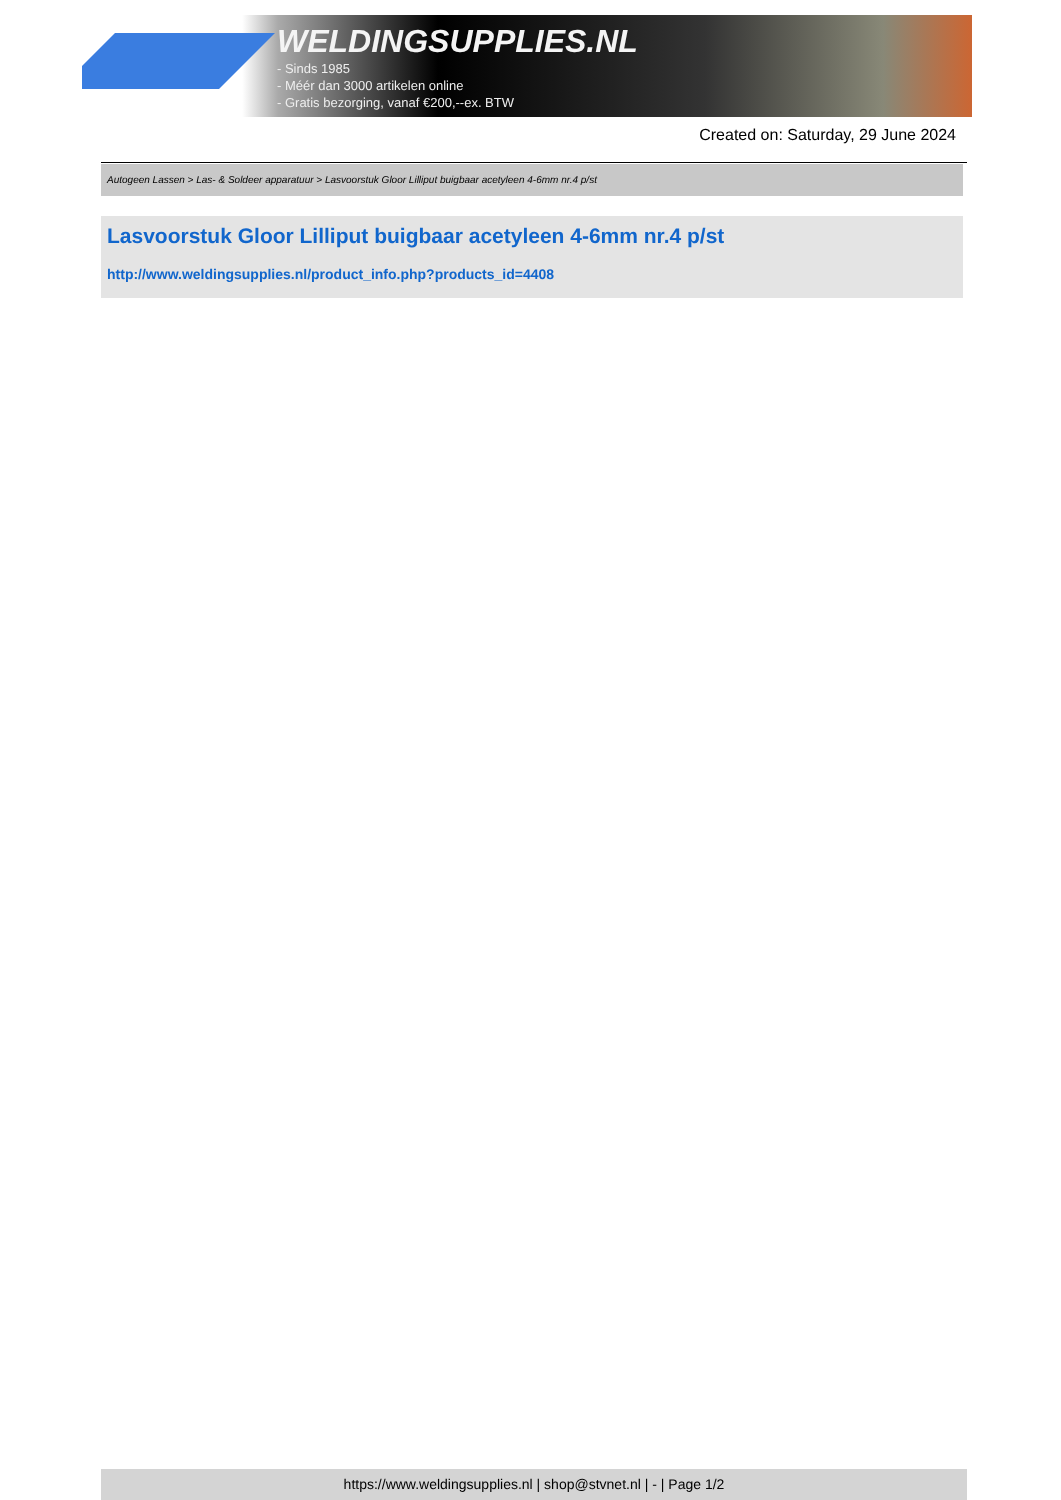WELDINGSUPPLIES.NL
- Sinds 1985
- Méér dan 3000 artikelen online
- Gratis bezorging, vanaf €200,--ex. BTW
Created on: Saturday, 29 June 2024
Autogeen Lassen > Las- & Soldeer apparatuur > Lasvoorstuk Gloor Lilliput buigbaar acetyleen 4-6mm nr.4 p/st
Lasvoorstuk Gloor Lilliput buigbaar acetyleen 4-6mm nr.4 p/st
http://www.weldingsupplies.nl/product_info.php?products_id=4408
https://www.weldingsupplies.nl | shop@stvnet.nl | - | Page 1/2